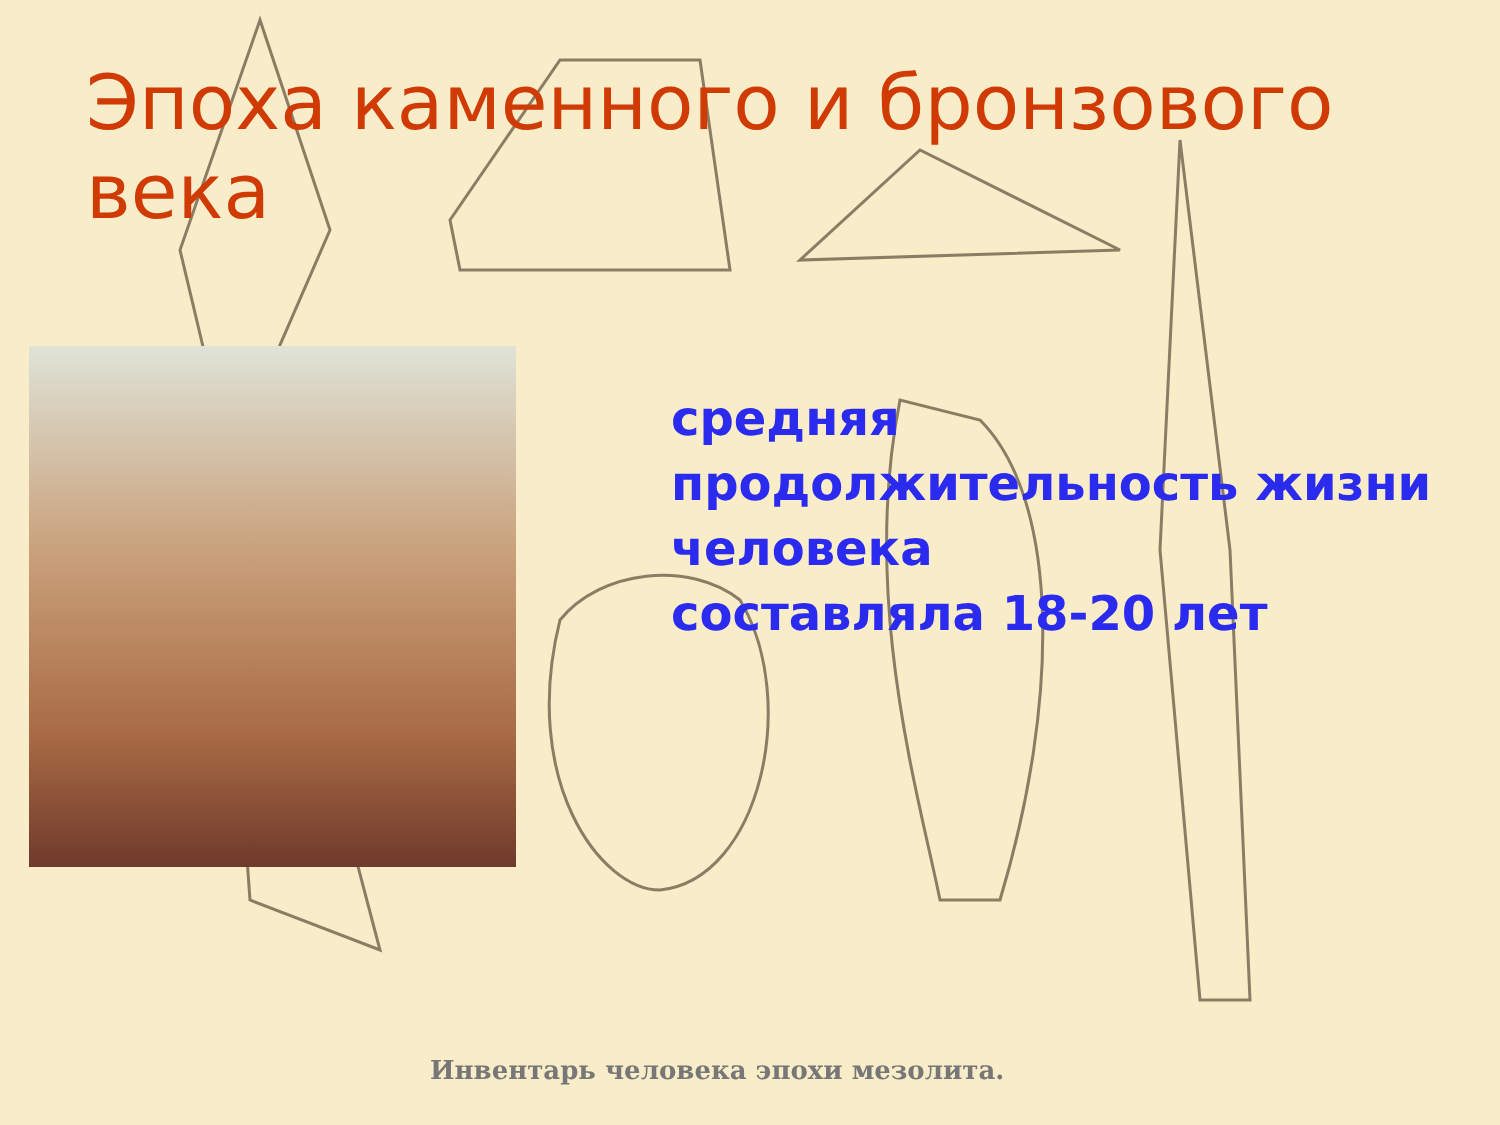Эпоха каменного и бронзового века
средняя
продолжительность жизни
человека
составляла 18-20 лет
Инвентарь человека эпохи мезолита.